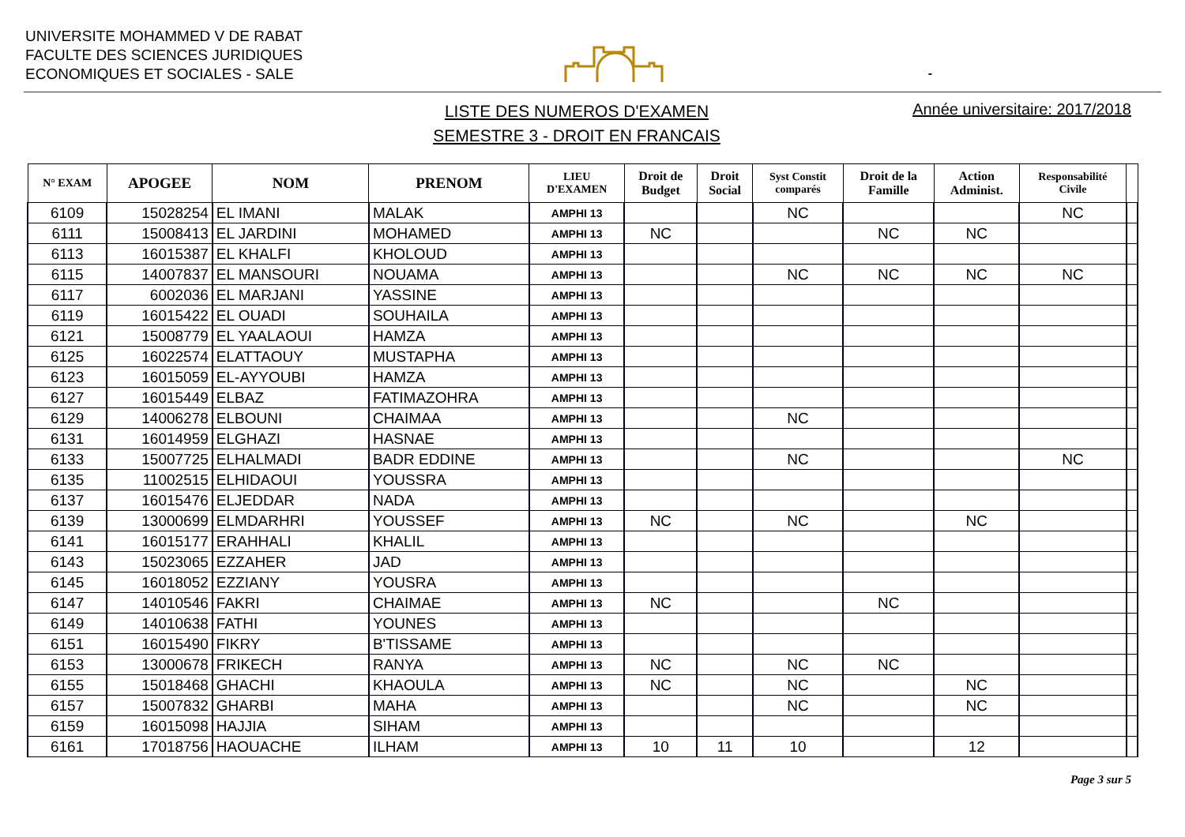UNIVERSITE MOHAMMED V DE RABAT
FACULTE DES SCIENCES JURIDIQUES
ECONOMIQUES ET SOCIALES - SALE
-
LISTE DES NUMEROS D'EXAMEN
SEMESTRE 3 - DROIT EN FRANCAIS
Année universitaire: 2017/2018
| N° EXAM | APOGEE | NOM | PRENOM | LIEU D'EXAMEN | Droit de Budget | Droit Social | Syst Constit comparés | Droit de la Famille | Action Administ. | Responsabilité Civile | |
| --- | --- | --- | --- | --- | --- | --- | --- | --- | --- | --- | --- |
| 6109 | 15028254 | EL IMANI | MALAK | AMPHI 13 | | | NC | | | NC | |
| 6111 | 15008413 | EL JARDINI | MOHAMED | AMPHI 13 | NC | | | NC | NC | | |
| 6113 | 16015387 | EL KHALFI | KHOLOUD | AMPHI 13 | | | | | | | |
| 6115 | 14007837 | EL MANSOURI | NOUAMA | AMPHI 13 | | | NC | NC | NC | NC | |
| 6117 | 6002036 | EL MARJANI | YASSINE | AMPHI 13 | | | | | | | |
| 6119 | 16015422 | EL OUADI | SOUHAILA | AMPHI 13 | | | | | | | |
| 6121 | 15008779 | EL YAALAOUI | HAMZA | AMPHI 13 | | | | | | | |
| 6125 | 16022574 | ELATTAOUY | MUSTAPHA | AMPHI 13 | | | | | | | |
| 6123 | 16015059 | EL-AYYOUBI | HAMZA | AMPHI 13 | | | | | | | |
| 6127 | 16015449 | ELBAZ | FATIMAZOHRA | AMPHI 13 | | | | | | | |
| 6129 | 14006278 | ELBOUNI | CHAIMAA | AMPHI 13 | | | NC | | | | |
| 6131 | 16014959 | ELGHAZI | HASNAE | AMPHI 13 | | | | | | | |
| 6133 | 15007725 | ELHALMADI | BADR EDDINE | AMPHI 13 | | | NC | | | NC | |
| 6135 | 11002515 | ELHIDAOUI | YOUSSRA | AMPHI 13 | | | | | | | |
| 6137 | 16015476 | ELJEDDAR | NADA | AMPHI 13 | | | | | | | |
| 6139 | 13000699 | ELMDARHRI | YOUSSEF | AMPHI 13 | NC | | NC | | NC | | |
| 6141 | 16015177 | ERAHHALI | KHALIL | AMPHI 13 | | | | | | | |
| 6143 | 15023065 | EZZAHER | JAD | AMPHI 13 | | | | | | | |
| 6145 | 16018052 | EZZIANY | YOUSRA | AMPHI 13 | | | | | | | |
| 6147 | 14010546 | FAKRI | CHAIMAE | AMPHI 13 | NC | | | NC | | | |
| 6149 | 14010638 | FATHI | YOUNES | AMPHI 13 | | | | | | | |
| 6151 | 16015490 | FIKRY | B'TISSAME | AMPHI 13 | | | | | | | |
| 6153 | 13000678 | FRIKECH | RANYA | AMPHI 13 | NC | | NC | NC | | | |
| 6155 | 15018468 | GHACHI | KHAOULA | AMPHI 13 | NC | | NC | | NC | | |
| 6157 | 15007832 | GHARBI | MAHA | AMPHI 13 | | | NC | | NC | | |
| 6159 | 16015098 | HAJJIA | SIHAM | AMPHI 13 | | | | | | | |
| 6161 | 17018756 | HAOUACHE | ILHAM | AMPHI 13 | 10 | 11 | 10 | | 12 | | |
Page 3 sur 5